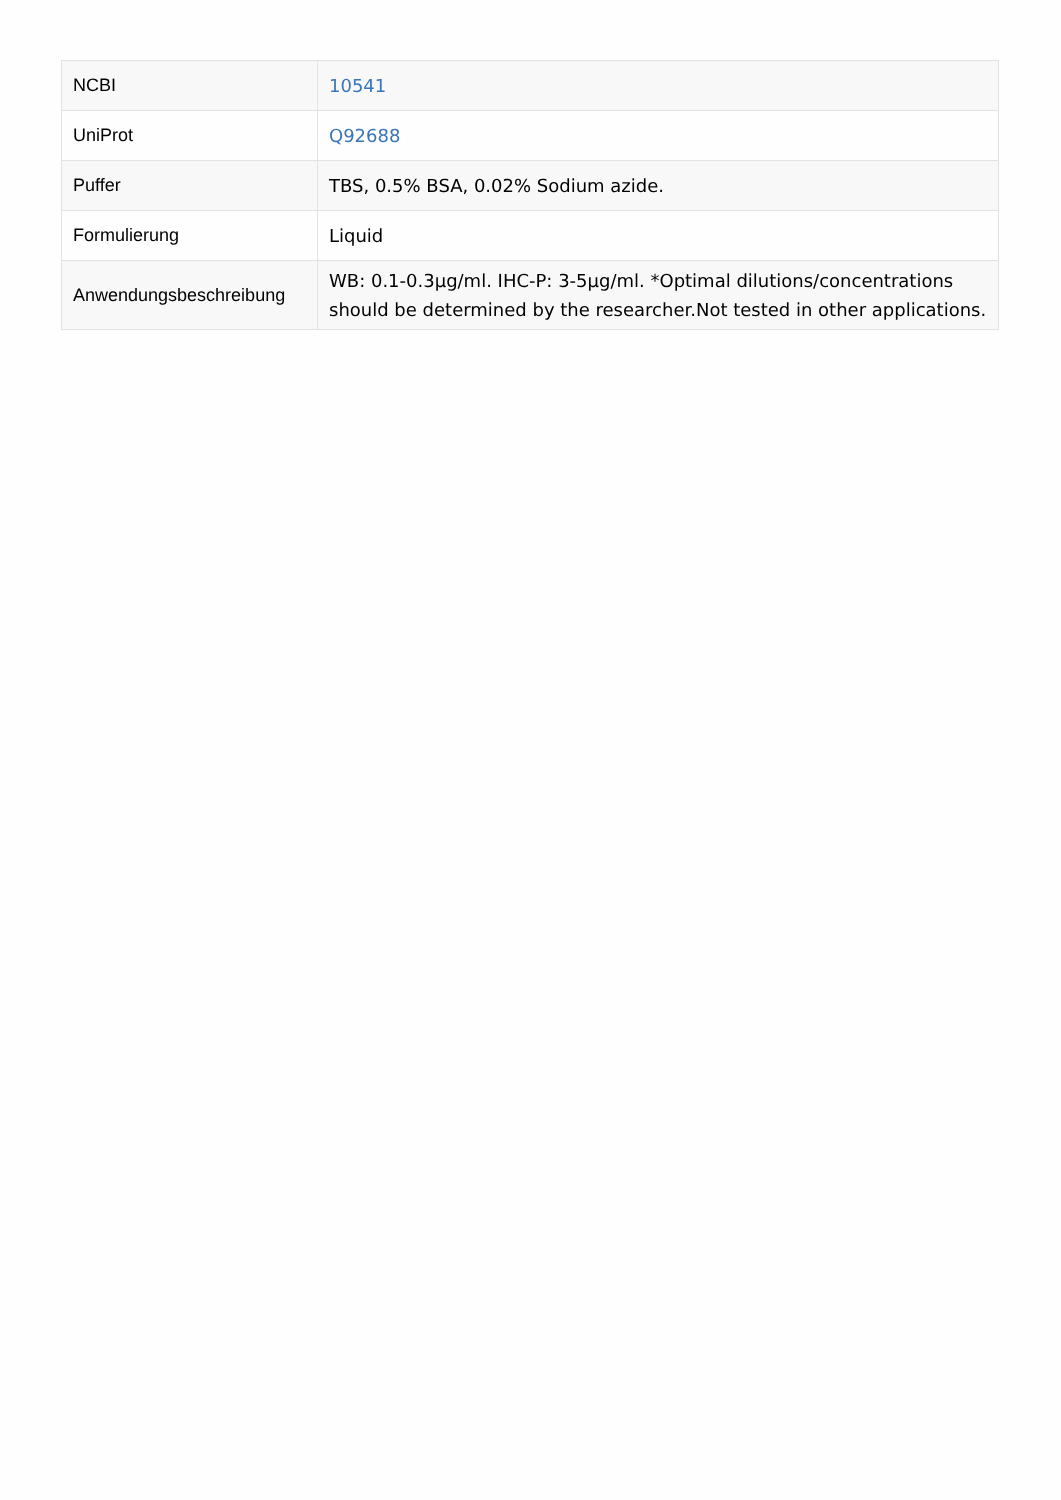| NCBI | 10541 |
| UniProt | Q92688 |
| Puffer | TBS, 0.5% BSA, 0.02% Sodium azide. |
| Formulierung | Liquid |
| Anwendungsbeschreibung | WB: 0.1-0.3µg/ml. IHC-P: 3-5µg/ml. *Optimal dilutions/concentrations should be determined by the researcher.Not tested in other applications. |